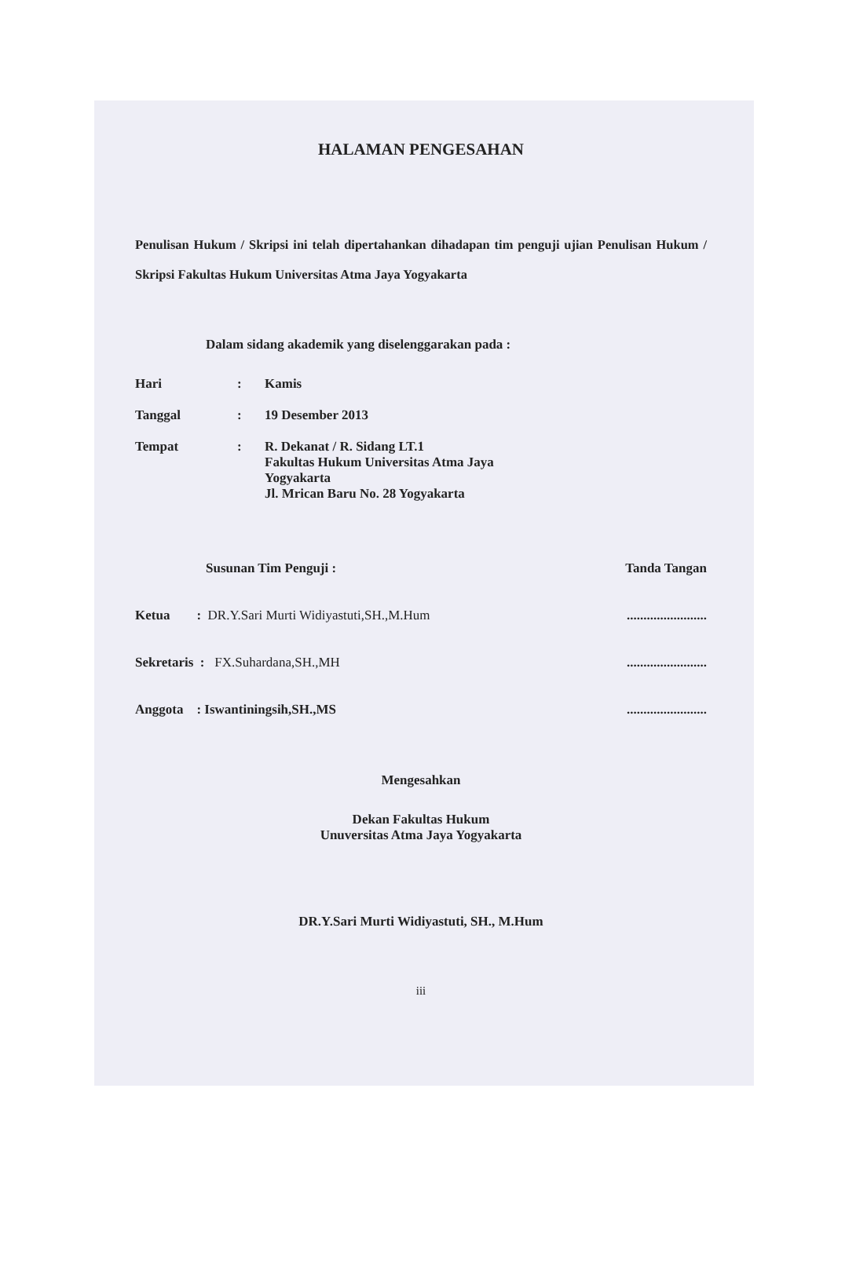HALAMAN PENGESAHAN
Penulisan Hukum / Skripsi ini telah dipertahankan dihadapan tim penguji ujian Penulisan Hukum / Skripsi Fakultas Hukum Universitas Atma Jaya Yogyakarta
Dalam sidang akademik yang diselenggarakan pada :
Hari: Kamis
Tanggal: 19 Desember 2013
Tempat: R. Dekanat / R. Sidang LT.1
Fakultas Hukum Universitas Atma Jaya
Yogyakarta
Jl. Mrican Baru No. 28 Yogyakarta
Susunan Tim Penguji : Tanda Tangan
Ketua : DR.Y.Sari Murti Widiyastuti,SH.,M.Hum........................
Sekretaris : FX.Suhardana,SH.,MH........................
Anggota : Iswantiningsih,SH.,MS........................
Mengesahkan
Dekan Fakultas Hukum
Unuversitas Atma Jaya Yogyakarta
DR.Y.Sari Murti Widiyastuti, SH., M.Hum
iii